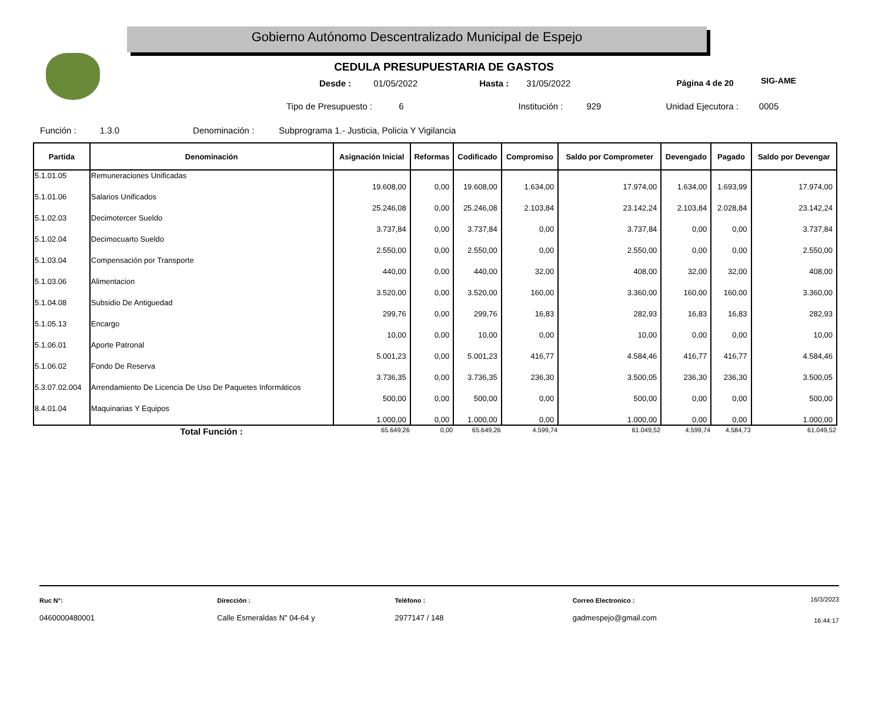Gobierno Autónomo Descentralizado Municipal de Espejo
SIG-AME
CEDULA PRESUPUESTARIA DE GASTOS
Desde : 01/05/2022 Hasta : 31/05/2022 Página 4 de 20
Tipo de Presupuesto : 6 Institución : 929 Unidad Ejecutora : 0005
Función : 1.3.0 Denominación : Subprograma 1.- Justicia, Policia Y Vigilancia
| Partida | Denominación | Asignación Inicial | Reformas | Codificado | Compromiso | Saldo por Comprometer | Devengado | Pagado | Saldo por Devengar |
| --- | --- | --- | --- | --- | --- | --- | --- | --- | --- |
| 5.1.01.05 | Remuneraciones Unificadas | 19.608,00 | 0,00 | 19.608,00 | 1.634,00 | 17.974,00 | 1.634,00 | 1.693,99 | 17.974,00 |
| 5.1.01.06 | Salarios Unificados | 25.246,08 | 0,00 | 25.246,08 | 2.103,84 | 23.142,24 | 2.103,84 | 2.028,84 | 23.142,24 |
| 5.1.02.03 | Decimotercer Sueldo | 3.737,84 | 0,00 | 3.737,84 | 0,00 | 3.737,84 | 0,00 | 0,00 | 3.737,84 |
| 5.1.02.04 | Decimocuarto Sueldo | 2.550,00 | 0,00 | 2.550,00 | 0,00 | 2.550,00 | 0,00 | 0,00 | 2.550,00 |
| 5.1.03.04 | Compensación por Transporte | 440,00 | 0,00 | 440,00 | 32,00 | 408,00 | 32,00 | 32,00 | 408,00 |
| 5.1.03.06 | Alimentacion | 3.520,00 | 0,00 | 3.520,00 | 160,00 | 3.360,00 | 160,00 | 160,00 | 3.360,00 |
| 5.1.04.08 | Subsidio De Antiguedad | 299,76 | 0,00 | 299,76 | 16,83 | 282,93 | 16,83 | 16,83 | 282,93 |
| 5.1.05.13 | Encargo | 10,00 | 0,00 | 10,00 | 0,00 | 10,00 | 0,00 | 0,00 | 10,00 |
| 5.1.06.01 | Aporte Patronal | 5.001,23 | 0,00 | 5.001,23 | 416,77 | 4.584,46 | 416,77 | 416,77 | 4.584,46 |
| 5.1.06.02 | Fondo De Reserva | 3.736,35 | 0,00 | 3.736,35 | 236,30 | 3.500,05 | 236,30 | 236,30 | 3.500,05 |
| 5.3.07.02.004 | Arrendamiento De Licencia De Uso De Paquetes Informáticos | 500,00 | 0,00 | 500,00 | 0,00 | 500,00 | 0,00 | 0,00 | 500,00 |
| 8.4.01.04 | Maquinarias Y Equipos | 1.000,00 | 0,00 | 1.000,00 | 0,00 | 1.000,00 | 0,00 | 0,00 | 1.000,00 |
| | Total Función : | 65.649,26 | 0,00 | 65.649,26 | 4.599,74 | 61.049,52 | 4.599,74 | 4.584,73 | 61.049,52 |
Ruc N°:
0460000480001
Dirección :
Calle Esmeraldas N" 04-64 y
Teléfono :
2977147 / 148
Correo Electronico :
gadmespejo@gmail.com
16/3/2023
16:44:17